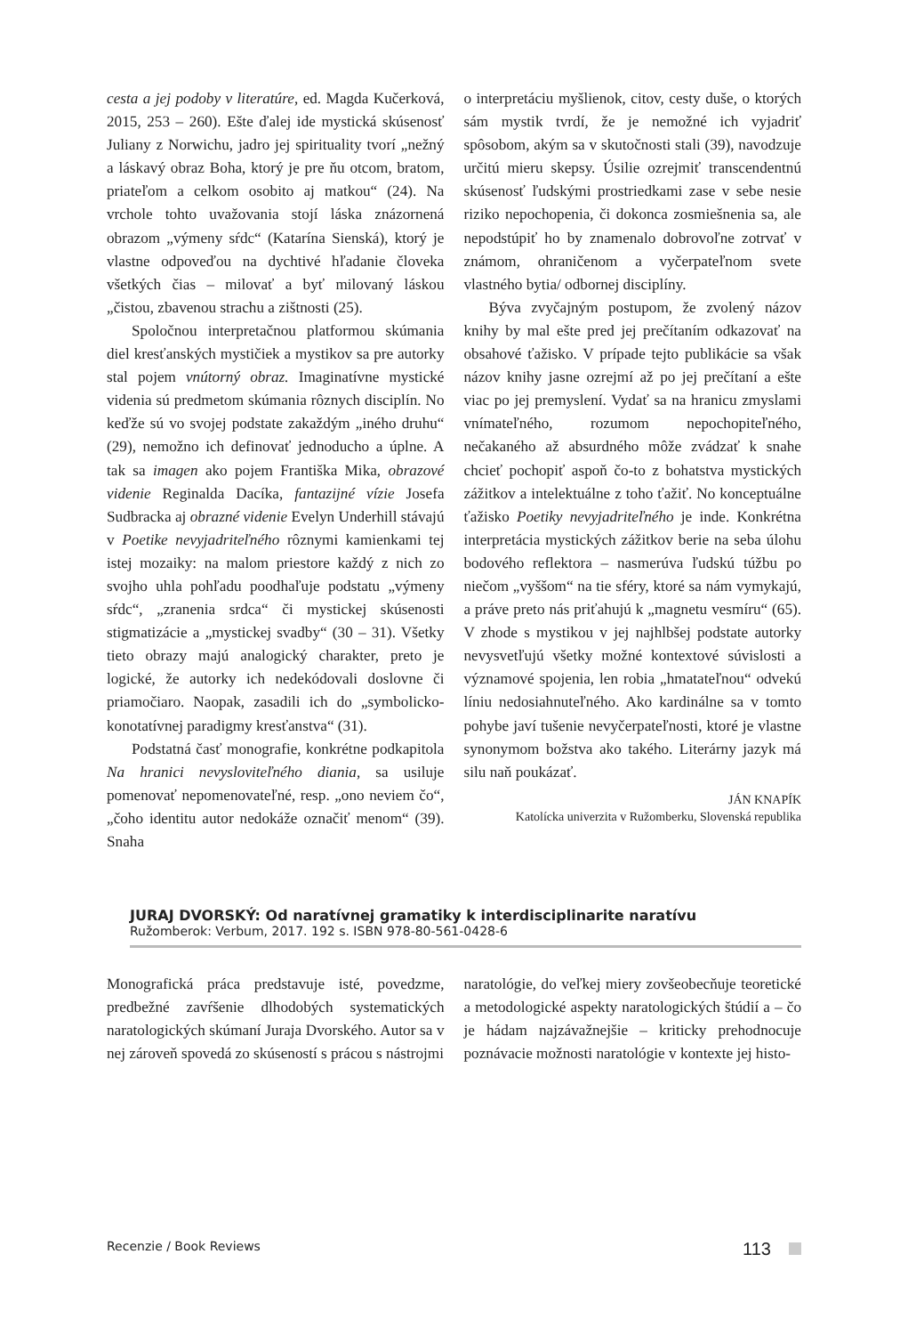cesta a jej podoby v literatúre, ed. Magda Kučerková, 2015, 253 – 260). Ešte ďalej ide mystická skúsenosť Juliany z Norwichu, jadro jej spirituality tvorí „nežný a láskavý obraz Boha, ktorý je pre ňu otcom, bratom, priateľom a celkom osobito aj matkou“ (24). Na vrchole tohto uvažovania stojí láska znázornená obrazom „výmeny sŕdc“ (Katarína Sienská), ktorý je vlastne odpoveďou na dychtivé hľadanie človeka všetkých čias – milovať a byť milovaný láskou „čistou, zbavenou strachu a zištnosti (25).
Spoločnou interpretačnou platformou skúmania diel kresťanských mystičiek a mystikov sa pre autorky stal pojem vnútorný obraz. Imaginatívne mystické videnia sú predmetom skúmania rôznych disciplín. No keďže sú vo svojej podstate zakaždým „iného druhu“ (29), nemožno ich definovať jednoducho a úplne. A tak sa imagen ako pojem Františka Mika, obrazové videnie Reginalda Dacíka, fantazijné vízie Josefa Sudbracka aj obrazné videnie Evelyn Underhill stávajú v Poetike nevyjadriteľného rôznymi kamienkami tej istej mozaiky: na malom priestore každý z nich zo svojho uhla pohľadu poodhaľuje podstatu „výmeny sŕdc“, „zranenia srdca“ či mystickej skúsenosti stigmatizácie a „mystickej svadby“ (30 – 31). Všetky tieto obrazy majú analogický charakter, preto je logické, že autorky ich nedekódovali doslovne či priamočiaro. Naopak, zasadili ich do „symbolicko-konotatívnej paradigmy kresťanstva“ (31).
Podstatná časť monografie, konkrétne podkapitola Na hranici nevysloviteľného diania, sa usiluje pomenovať nepomenovateľné, resp. „ono neviem čo“, „čoho identitu autor nedokáže označiť menom“ (39). Snaha
o interpretáciu myšlienok, citov, cesty duše, o ktorých sám mystik tvrdí, že je nemožné ich vyjadriť spôsobom, akým sa v skutočnosti stali (39), navodzuje určitú mieru skepsy. Úsilie ozrejmiť transcendentnú skúsenosť ľudskými prostriedkami zase v sebe nesie riziko nepochopenia, či dokonca zosmiešnenia sa, ale nepodstúpiť ho by znamenalo dobrovoľne zotrvať v známom, ohraničenom a vyčerpateľnom svete vlastného bytia/ odbornej disciplíny.
Býva zvyčajným postupom, že zvolený názov knihy by mal ešte pred jej prečítaním odkazovať na obsahové ťažisko. V prípade tejto publikácie sa však názov knihy jasne ozrejmí až po jej prečítaní a ešte viac po jej premyslení. Vydať sa na hranicu zmyslami vnímateľného, rozumom nepochopiteľného, nečakaného až absurdného môže zvádzať k snahe chcieť pochopiť aspoň čo-to z bohatstva mystických zážitkov a intelektuálne z toho ťažiť. No konceptuálne ťažisko Poetiky nevyjadriteľného je inde. Konkrétna interpretácia mystických zážitkov berie na seba úlohu bodového reflektora – nasmerúva ľudskú túžbu po niečom „vyššom“ na tie sféry, ktoré sa nám vymykajú, a práve preto nás priťahujú k „magnetu vesmíru“ (65). V zhode s mystikou v jej najhlbšej podstate autorky nevysvetľujú všetky možné kontextové súvislosti a významové spojenia, len robia „hmatateľnou“ odvekú líniu nedosiahnuteľného. Ako kardinálne sa v tomto pohybe javí tušenie nevyčerpateľnosti, ktoré je vlastne synonymom božstva ako takého. Literárny jazyk má silu naň poukázať.
JÁN KNAPÍK
Katolícka univerzita v Ružomberku, Slovenská republika
JURAJ DVORSKÝ: Od naratívnej gramatiky k interdisciplinarite naratívu
Ružomberok: Verbum, 2017. 192 s. ISBN 978-80-561-0428-6
Monografická práca predstavuje isté, povedzme, predbežné zavŕšenie dlhodobých systematických naratologických skúmaní Juraja Dvorského. Autor sa v nej zároveň spovedá zo skúseností s prácou s nástrojmi
naratológie, do veľkej miery zovšeobecňuje teoretické a metodologické aspekty naratologických štúdií a – čo je hádam najzávažnejšie – kriticky prehodnocuje poznávacie možnosti naratológie v kontexte jej histo-
Recenzie / Book Reviews 113